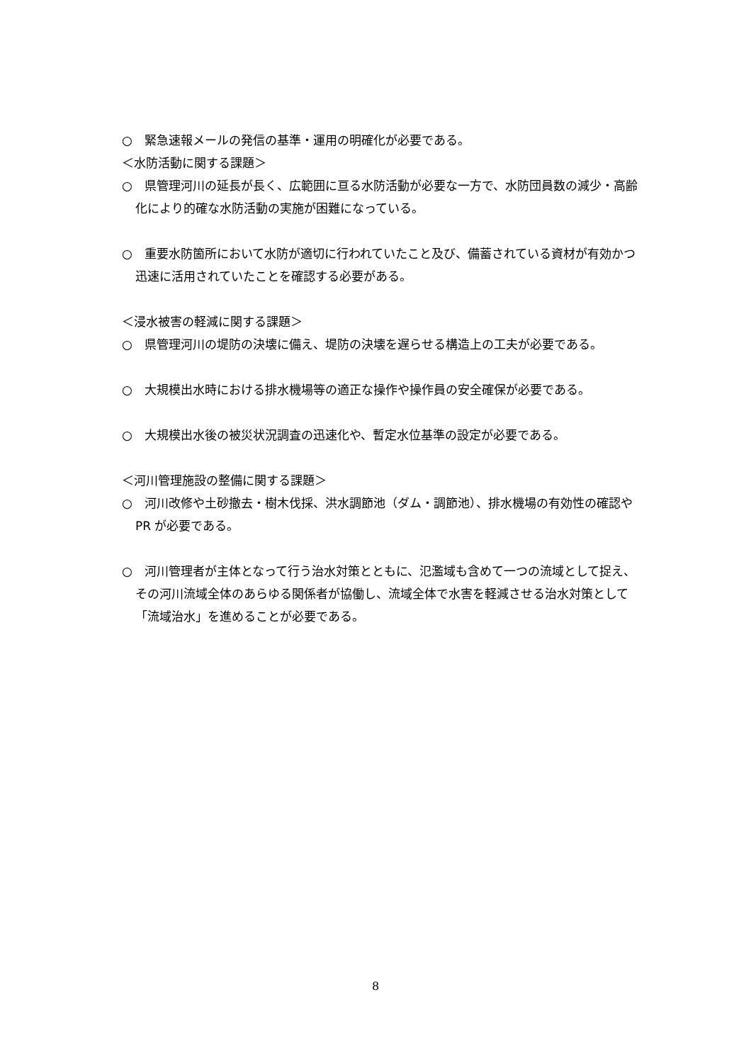○　緊急速報メールの発信の基準・運用の明確化が必要である。
＜水防活動に関する課題＞
○　県管理河川の延長が長く、広範囲に亘る水防活動が必要な一方で、水防団員数の減少・高齢化により的確な水防活動の実施が困難になっている。
○　重要水防箇所において水防が適切に行われていたこと及び、備蓄されている資材が有効かつ迅速に活用されていたことを確認する必要がある。
＜浸水被害の軽減に関する課題＞
○　県管理河川の堤防の決壊に備え、堤防の決壊を遅らせる構造上の工夫が必要である。
○　大規模出水時における排水機場等の適正な操作や操作員の安全確保が必要である。
○　大規模出水後の被災状況調査の迅速化や、暫定水位基準の設定が必要である。
＜河川管理施設の整備に関する課題＞
○　河川改修や土砂撤去・樹木伐採、洪水調節池（ダム・調節池）、排水機場の有効性の確認や PR が必要である。
○　河川管理者が主体となって行う治水対策とともに、氾濫域も含めて一つの流域として捉え、その河川流域全体のあらゆる関係者が協働し、流域全体で水害を軽減させる治水対策として「流域治水」を進めることが必要である。
8